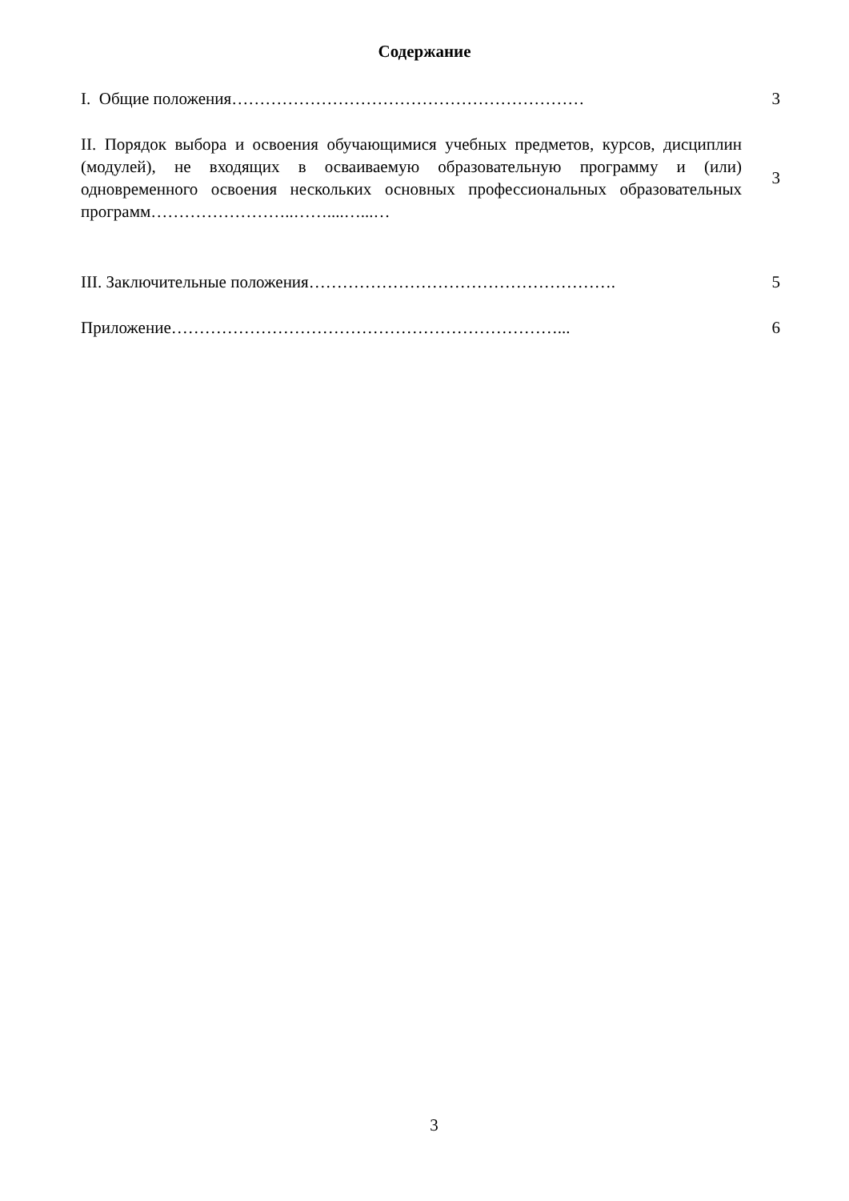Содержание
I. Общие положения……………………………………………………… 3
II. Порядок выбора и освоения обучающимися учебных предметов, курсов, дисциплин (модулей), не входящих в осваиваемую образовательную программу и (или) одновременного освоения нескольких основных профессиональных образовательных программ……………………..……....…...…
3
III. Заключительные положения………………………………………………. 5
Приложение……………………………………………………………... 6
3